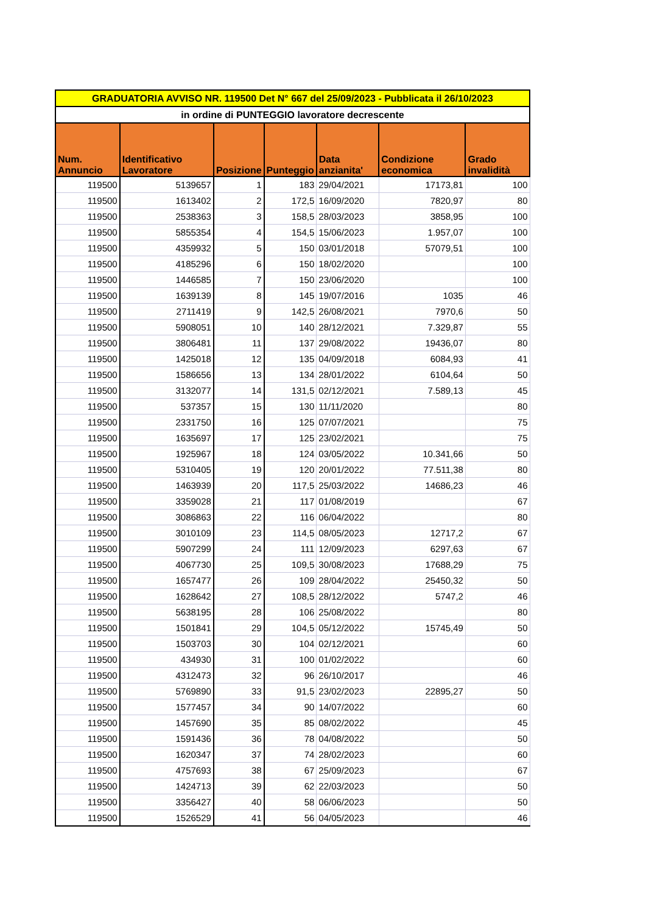| GRADUATORIA AVVISO NR. 119500 Det N° 667 del 25/09/2023 - Pubblicata il 26/10/2023 | | | | | | |
| in ordine di PUNTEGGIO lavoratore decrescente | | | | | | |
| Num. Annuncio | Identificativo Lavoratore | Posizione | Punteggio | Data anzianita' | Condizione economica | Grado invalidità |
| 119500 | 5139657 | 1 | 183 | 29/04/2021 | 17173,81 | 100 |
| 119500 | 1613402 | 2 | 172,5 | 16/09/2020 | 7820,97 | 80 |
| 119500 | 2538363 | 3 | 158,5 | 28/03/2023 | 3858,95 | 100 |
| 119500 | 5855354 | 4 | 154,5 | 15/06/2023 | 1.957,07 | 100 |
| 119500 | 4359932 | 5 | 150 | 03/01/2018 | 57079,51 | 100 |
| 119500 | 4185296 | 6 | 150 | 18/02/2020 | | 100 |
| 119500 | 1446585 | 7 | 150 | 23/06/2020 | | 100 |
| 119500 | 1639139 | 8 | 145 | 19/07/2016 | 1035 | 46 |
| 119500 | 2711419 | 9 | 142,5 | 26/08/2021 | 7970,6 | 50 |
| 119500 | 5908051 | 10 | 140 | 28/12/2021 | 7.329,87 | 55 |
| 119500 | 3806481 | 11 | 137 | 29/08/2022 | 19436,07 | 80 |
| 119500 | 1425018 | 12 | 135 | 04/09/2018 | 6084,93 | 41 |
| 119500 | 1586656 | 13 | 134 | 28/01/2022 | 6104,64 | 50 |
| 119500 | 3132077 | 14 | 131,5 | 02/12/2021 | 7.589,13 | 45 |
| 119500 | 537357 | 15 | 130 | 11/11/2020 | | 80 |
| 119500 | 2331750 | 16 | 125 | 07/07/2021 | | 75 |
| 119500 | 1635697 | 17 | 125 | 23/02/2021 | | 75 |
| 119500 | 1925967 | 18 | 124 | 03/05/2022 | 10.341,66 | 50 |
| 119500 | 5310405 | 19 | 120 | 20/01/2022 | 77.511,38 | 80 |
| 119500 | 1463939 | 20 | 117,5 | 25/03/2022 | 14686,23 | 46 |
| 119500 | 3359028 | 21 | 117 | 01/08/2019 | | 67 |
| 119500 | 3086863 | 22 | 116 | 06/04/2022 | | 80 |
| 119500 | 3010109 | 23 | 114,5 | 08/05/2023 | 12717,2 | 67 |
| 119500 | 5907299 | 24 | 111 | 12/09/2023 | 6297,63 | 67 |
| 119500 | 4067730 | 25 | 109,5 | 30/08/2023 | 17688,29 | 75 |
| 119500 | 1657477 | 26 | 109 | 28/04/2022 | 25450,32 | 50 |
| 119500 | 1628642 | 27 | 108,5 | 28/12/2022 | 5747,2 | 46 |
| 119500 | 5638195 | 28 | 106 | 25/08/2022 | | 80 |
| 119500 | 1501841 | 29 | 104,5 | 05/12/2022 | 15745,49 | 50 |
| 119500 | 1503703 | 30 | 104 | 02/12/2021 | | 60 |
| 119500 | 434930 | 31 | 100 | 01/02/2022 | | 60 |
| 119500 | 4312473 | 32 | 96 | 26/10/2017 | | 46 |
| 119500 | 5769890 | 33 | 91,5 | 23/02/2023 | 22895,27 | 50 |
| 119500 | 1577457 | 34 | 90 | 14/07/2022 | | 60 |
| 119500 | 1457690 | 35 | 85 | 08/02/2022 | | 45 |
| 119500 | 1591436 | 36 | 78 | 04/08/2022 | | 50 |
| 119500 | 1620347 | 37 | 74 | 28/02/2023 | | 60 |
| 119500 | 4757693 | 38 | 67 | 25/09/2023 | | 67 |
| 119500 | 1424713 | 39 | 62 | 22/03/2023 | | 50 |
| 119500 | 3356427 | 40 | 58 | 06/06/2023 | | 50 |
| 119500 | 1526529 | 41 | 56 | 04/05/2023 | | 46 |